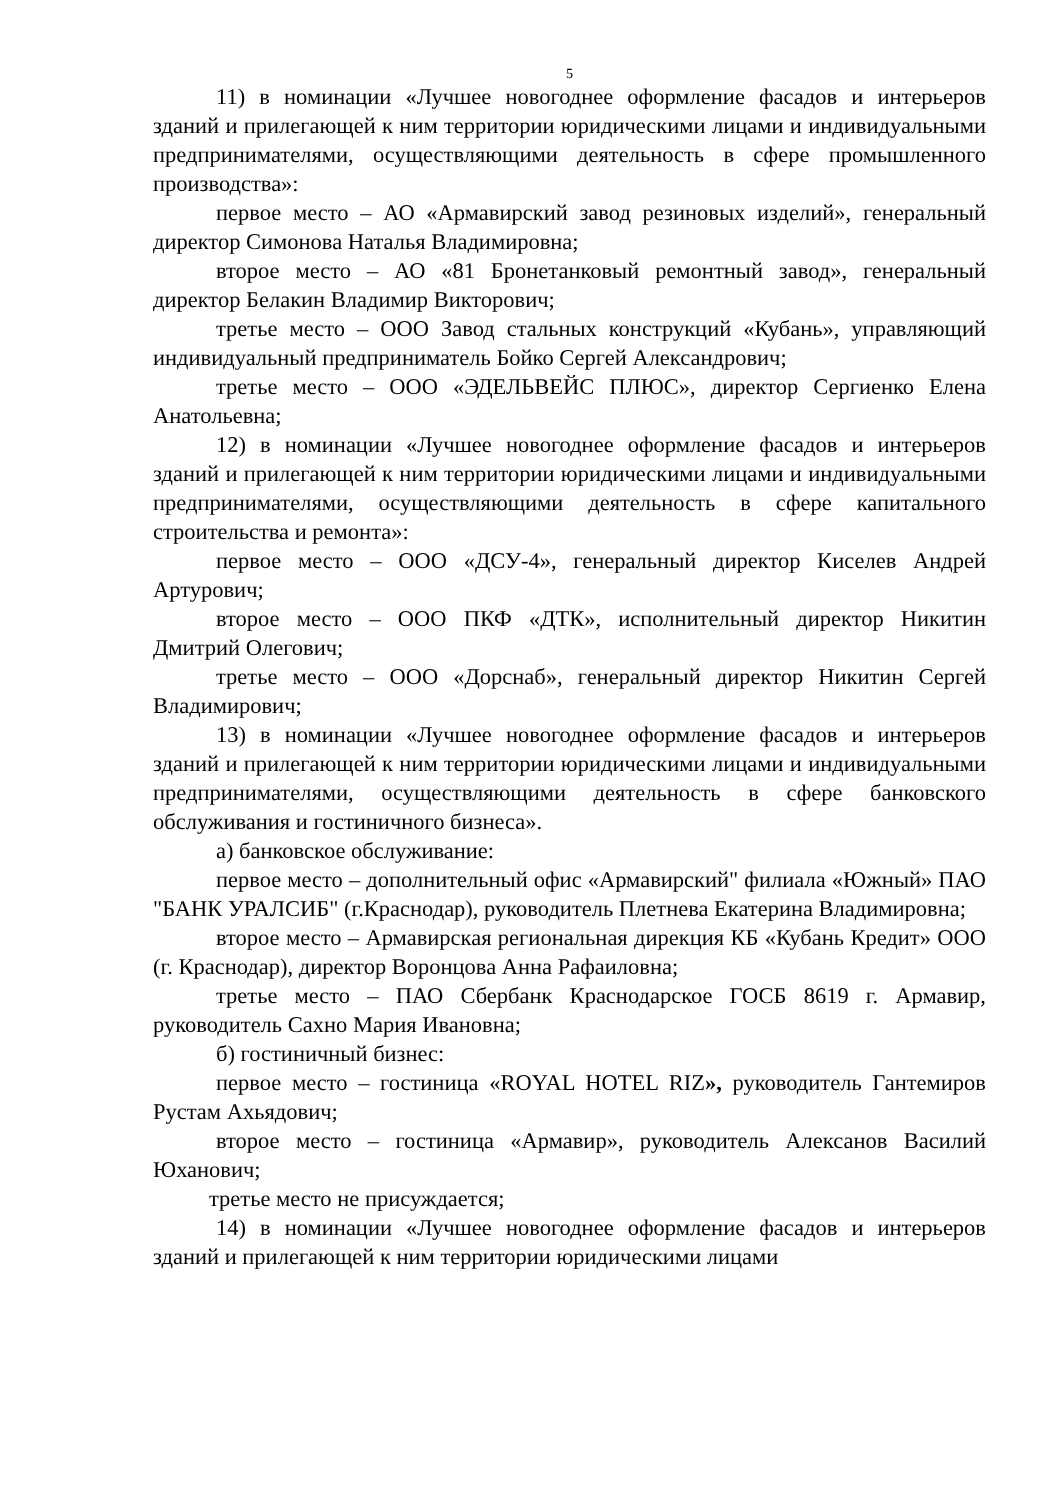5
11) в номинации «Лучшее новогоднее оформление фасадов и интерьеров зданий и прилегающей к ним территории юридическими лицами и индивидуальными предпринимателями, осуществляющими деятельность в сфере промышленного производства»:
первое место – АО «Армавирский завод резиновых изделий», генеральный директор Симонова Наталья Владимировна;
второе место – АО «81 Бронетанковый ремонтный завод», генеральный директор Белакин Владимир Викторович;
третье место – ООО Завод стальных конструкций «Кубань», управляющий индивидуальный предприниматель Бойко Сергей Александрович;
третье место – ООО «ЭДЕЛЬВЕЙС ПЛЮС», директор Сергиенко Елена Анатольевна;
12) в номинации «Лучшее новогоднее оформление фасадов и интерьеров зданий и прилегающей к ним территории юридическими лицами и индивидуальными предпринимателями, осуществляющими деятельность в сфере капитального строительства и ремонта»:
первое место – ООО «ДСУ-4», генеральный директор Киселев Андрей Артурович;
второе место – ООО ПКФ «ДТК», исполнительный директор Никитин Дмитрий Олегович;
третье место – ООО «Дорснаб», генеральный директор Никитин Сергей Владимирович;
13) в номинации «Лучшее новогоднее оформление фасадов и интерьеров зданий и прилегающей к ним территории юридическими лицами и индивидуальными предпринимателями, осуществляющими деятельность в сфере банковского обслуживания и гостиничного бизнеса».
а) банковское обслуживание:
первое место – дополнительный офис «Армавирский" филиала «Южный» ПАО "БАНК УРАЛСИБ" (г.Краснодар), руководитель Плетнева Екатерина Владимировна;
второе место – Армавирская региональная дирекция КБ «Кубань Кредит» ООО (г. Краснодар), директор Воронцова Анна Рафаиловна;
третье место – ПАО Сбербанк Краснодарское ГОСБ 8619 г. Армавир, руководитель Сахно Мария Ивановна;
б) гостиничный бизнес:
первое место – гостиница «ROYAL HOTEL RIZ», руководитель Гантемиров Рустам Ахьядович;
второе место – гостиница «Армавир», руководитель Алексанов Василий Юханович;
третье место не присуждается;
14) в номинации «Лучшее новогоднее оформление фасадов и интерьеров зданий и прилегающей к ним территории юридическими лицами